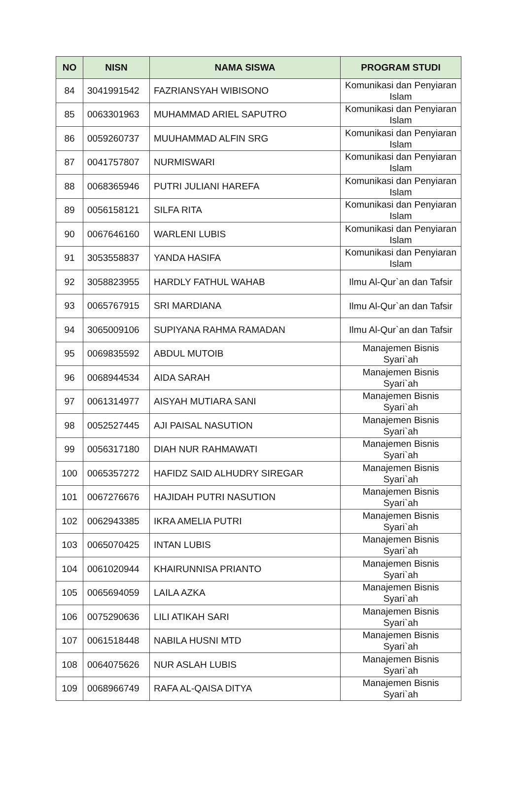| NO | NISN | NAMA SISWA | PROGRAM STUDI |
| --- | --- | --- | --- |
| 84 | 3041991542 | FAZRIANSYAH WIBISONO | Komunikasi dan Penyiaran Islam |
| 85 | 0063301963 | MUHAMMAD ARIEL SAPUTRO | Komunikasi dan Penyiaran Islam |
| 86 | 0059260737 | MUUHAMMAD ALFIN SRG | Komunikasi dan Penyiaran Islam |
| 87 | 0041757807 | NURMISWARI | Komunikasi dan Penyiaran Islam |
| 88 | 0068365946 | PUTRI JULIANI HAREFA | Komunikasi dan Penyiaran Islam |
| 89 | 0056158121 | SILFA RITA | Komunikasi dan Penyiaran Islam |
| 90 | 0067646160 | WARLENI LUBIS | Komunikasi dan Penyiaran Islam |
| 91 | 3053558837 | YANDA HASIFA | Komunikasi dan Penyiaran Islam |
| 92 | 3058823955 | HARDLY FATHUL WAHAB | Ilmu Al-Qur`an dan Tafsir |
| 93 | 0065767915 | SRI MARDIANA | Ilmu Al-Qur`an dan Tafsir |
| 94 | 3065009106 | SUPIYANA RAHMA RAMADAN | Ilmu Al-Qur`an dan Tafsir |
| 95 | 0069835592 | ABDUL MUTOIB | Manajemen Bisnis Syari`ah |
| 96 | 0068944534 | AIDA SARAH | Manajemen Bisnis Syari`ah |
| 97 | 0061314977 | AISYAH MUTIARA SANI | Manajemen Bisnis Syari`ah |
| 98 | 0052527445 | AJI PAISAL NASUTION | Manajemen Bisnis Syari`ah |
| 99 | 0056317180 | DIAH NUR RAHMAWATI | Manajemen Bisnis Syari`ah |
| 100 | 0065357272 | HAFIDZ SAID ALHUDRY SIREGAR | Manajemen Bisnis Syari`ah |
| 101 | 0067276676 | HAJIDAH PUTRI NASUTION | Manajemen Bisnis Syari`ah |
| 102 | 0062943385 | IKRA AMELIA PUTRI | Manajemen Bisnis Syari`ah |
| 103 | 0065070425 | INTAN LUBIS | Manajemen Bisnis Syari`ah |
| 104 | 0061020944 | KHAIRUNNISA PRIANTO | Manajemen Bisnis Syari`ah |
| 105 | 0065694059 | LAILA AZKA | Manajemen Bisnis Syari`ah |
| 106 | 0075290636 | LILI ATIKAH SARI | Manajemen Bisnis Syari`ah |
| 107 | 0061518448 | NABILA HUSNI MTD | Manajemen Bisnis Syari`ah |
| 108 | 0064075626 | NUR ASLAH LUBIS | Manajemen Bisnis Syari`ah |
| 109 | 0068966749 | RAFA AL-QAISA DITYA | Manajemen Bisnis Syari`ah |